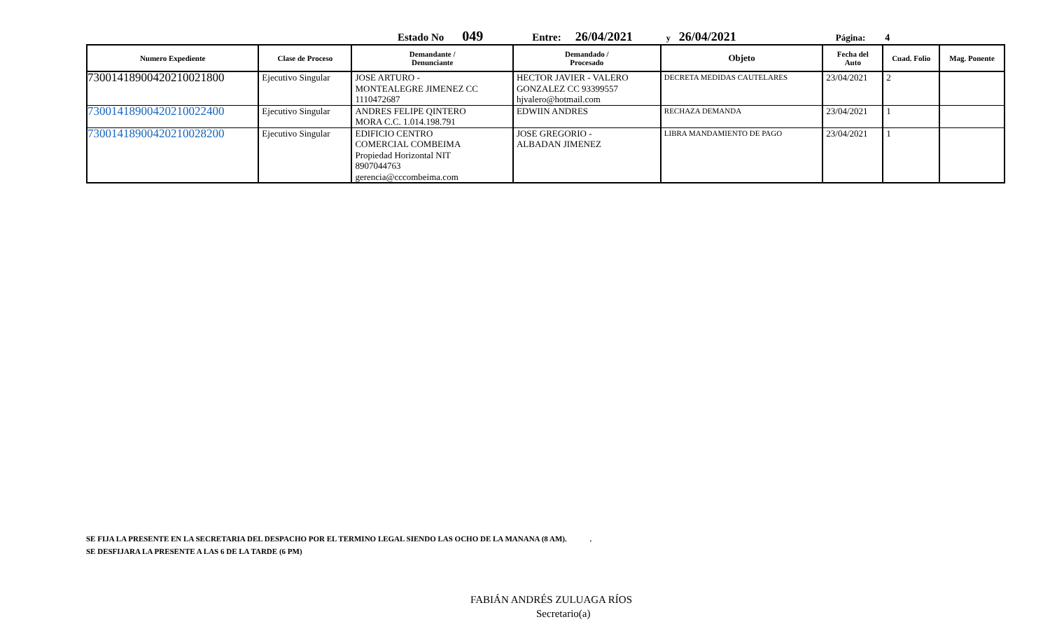Estado No 049 Entre: 26/04/2021 y 26/04/2021 Página: 4
| Numero Expediente | Clase de Proceso | Demandante / Denunciante | Demandado / Procesado | Objeto | Fecha del Auto | Cuad. Folio | Mag. Ponente |
| --- | --- | --- | --- | --- | --- | --- | --- |
| 73001418900420210021800 | Ejecutivo Singular | JOSE ARTURO - MONTEALEGRE JIMENEZ CC 1110472687 | HECTOR JAVIER - VALERO GONZALEZ CC 93399557 hjvalero@hotmail.com | DECRETA MEDIDAS CAUTELARES | 23/04/2021 | 2 | |
| 73001418900420210022400 | Ejecutivo Singular | ANDRES FELIPE QINTERO MORA C.C. 1.014.198.791 | EDWIIN ANDRES | RECHAZA DEMANDA | 23/04/2021 | 1 | |
| 73001418900420210028200 | Ejecutivo Singular | EDIFICIO CENTRO COMERCIAL COMBEIMA Propiedad Horizontal NIT 8907044763 gerencia@cccombeima.com | JOSE GREGORIO - ALBADAN JIMENEZ | LIBRA MANDAMIENTO DE PAGO | 23/04/2021 | 1 | |
SE FIJA LA PRESENTE EN LA SECRETARIA DEL DESPACHO POR EL TERMINO LEGAL SIENDO LAS OCHO DE LA MANANA (8 AM). .
SE DESFIJARA LA PRESENTE A LAS 6 DE LA TARDE (6 PM)
FABIÁN ANDRÉS ZULUAGA RÍOS
Secretario(a)